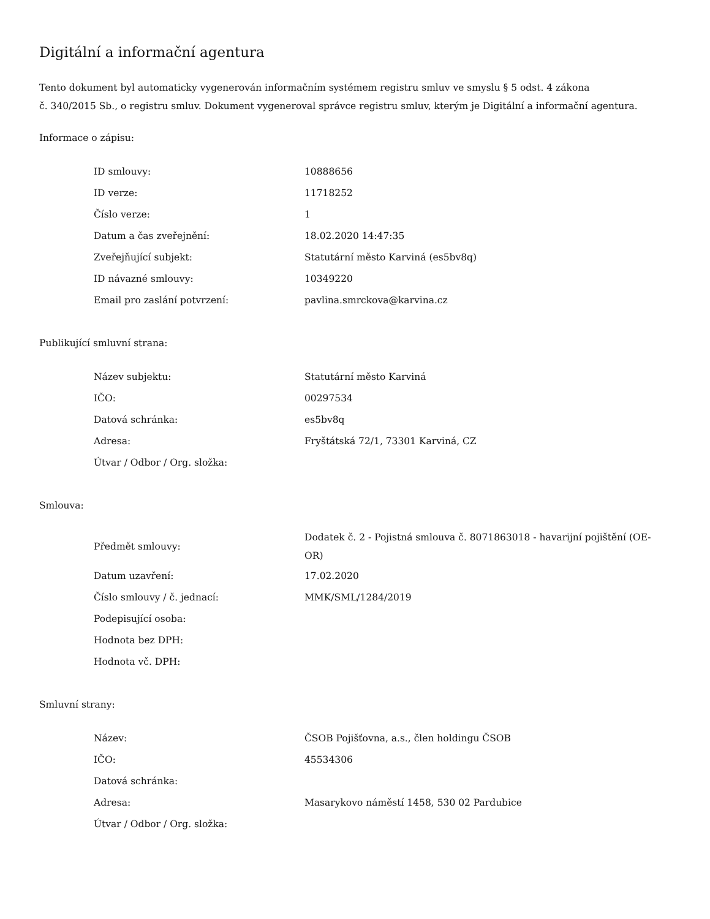Digitální a informační agentura
Tento dokument byl automaticky vygenerován informačním systémem registru smluv ve smyslu § 5 odst. 4 zákona
č. 340/2015 Sb., o registru smluv. Dokument vygeneroval správce registru smluv, kterým je Digitální a informační agentura.
Informace o zápisu:
| ID smlouvy: | 10888656 |
| ID verze: | 11718252 |
| Číslo verze: | 1 |
| Datum a čas zveřejnění: | 18.02.2020 14:47:35 |
| Zveřejňující subjekt: | Statutární město Karviná (es5bv8q) |
| ID návazné smlouvy: | 10349220 |
| Email pro zaslání potvrzení: | pavlina.smrckova@karvina.cz |
Publikující smluvní strana:
| Název subjektu: | Statutární město Karviná |
| IČO: | 00297534 |
| Datová schránka: | es5bv8q |
| Adresa: | Fryštátská 72/1, 73301 Karviná, CZ |
| Útvar / Odbor / Org. složka: | |
Smlouva:
| Předmět smlouvy: | Dodatek č. 2 - Pojistná smlouva č. 8071863018 - havarijní pojištění (OE-OR) |
| Datum uzavření: | 17.02.2020 |
| Číslo smlouvy / č. jednací: | MMK/SML/1284/2019 |
| Podepisující osoba: | |
| Hodnota bez DPH: | |
| Hodnota vč. DPH: | |
Smluvní strany:
| Název: | ČSOB Pojišťovna, a.s., člen holdingu ČSOB |
| IČO: | 45534306 |
| Datová schránka: | |
| Adresa: | Masarykovo náměstí 1458, 530 02 Pardubice |
| Útvar / Odbor / Org. složka: | |